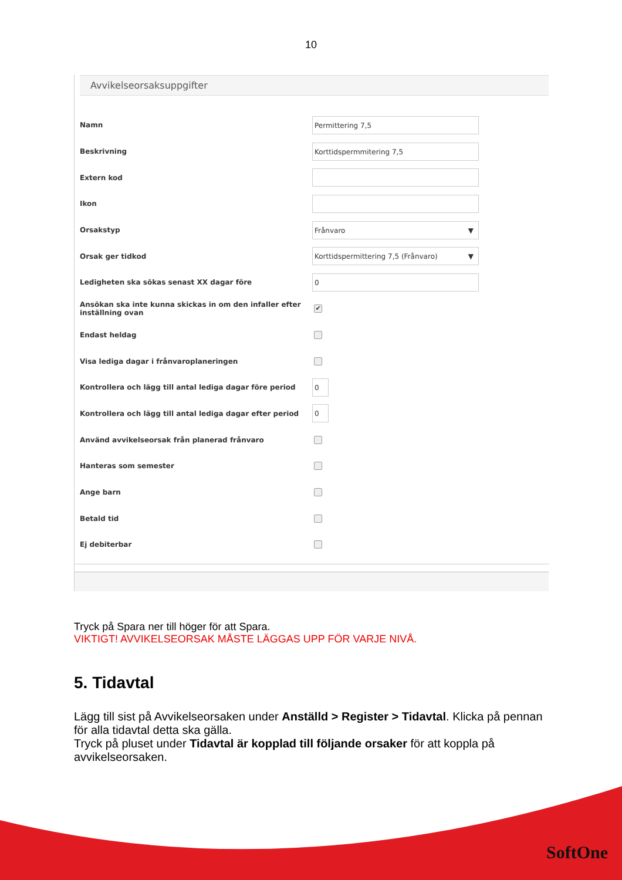10
Avvikelseorsaksuppgifter
Namn
Permittering 7,5
Beskrivning
Korttidspermmitering 7,5
Extern kod
Ikon
Orsakstyp
Frånvaro ▼
Orsak ger tidkod
Korttidspermittering 7,5 (Frånvaro) ▼
Ledigheten ska sökas senast XX dagar före
0
Ansökan ska inte kunna skickas in om den infaller efter inställning ovan
✔
Endast heldag
Visa lediga dagar i frånvaroplaneringen
Kontrollera och lägg till antal lediga dagar före period
0
Kontrollera och lägg till antal lediga dagar efter period
0
Använd avvikelseorsak från planerad frånvaro
Hanteras som semester
Ange barn
Betald tid
Ej debiterbar
Tryck på Spara ner till höger för att Spara.
VIKTIGT! AVVIKELSEORSAK MÅSTE LÄGGAS UPP FÖR VARJE NIVÅ.
5. Tidavtal
Lägg till sist på Avvikelseorsaken under Anställd > Register > Tidavtal. Klicka på pennan för alla tidavtal detta ska gälla.
Tryck på pluset under Tidavtal är kopplad till följande orsaker för att koppla på avvikelseorsaken.
SoftOne